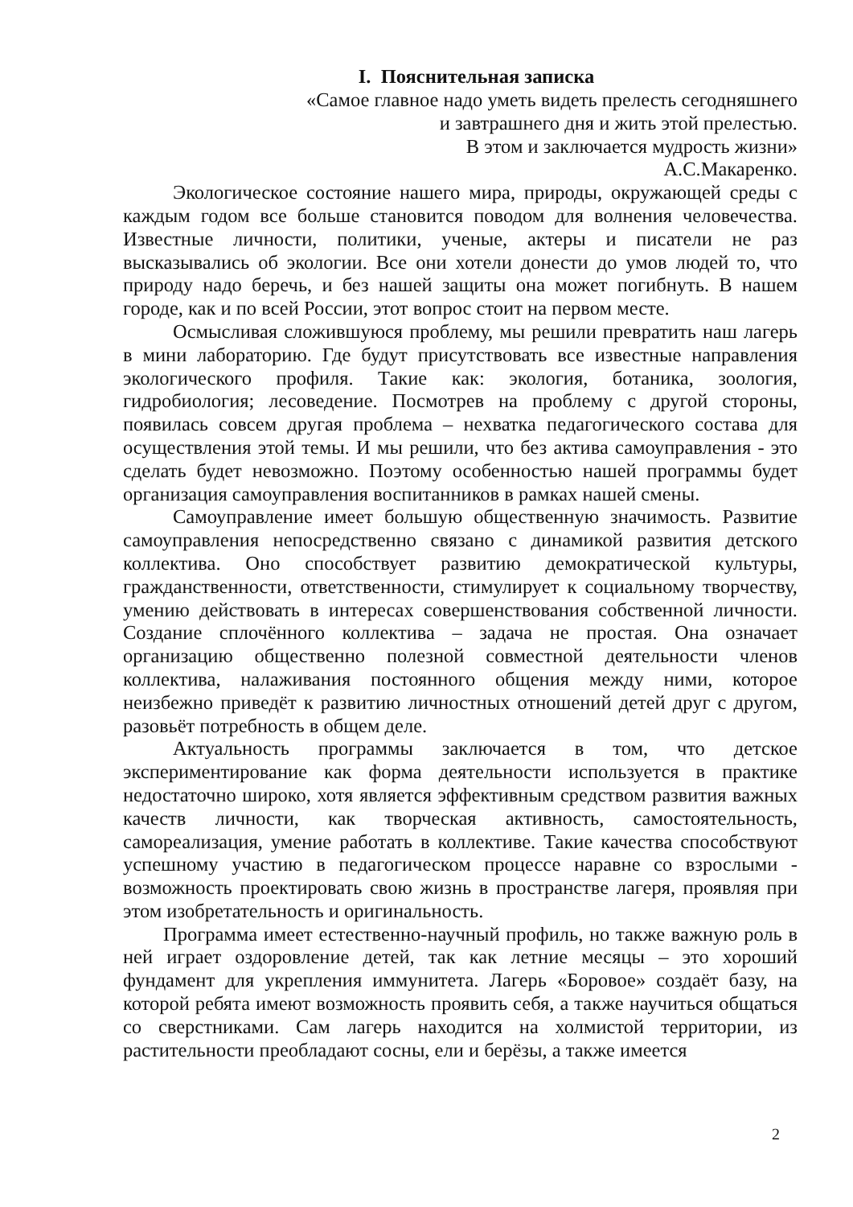I. Пояснительная записка
«Самое главное надо уметь видеть прелесть сегодняшнего
и завтрашнего дня и жить этой прелестью.
В этом и заключается мудрость жизни»
А.С.Макаренко.
Экологическое состояние нашего мира, природы, окружающей среды с каждым годом все больше становится поводом для волнения человечества. Известные личности, политики, ученые, актеры и писатели не раз высказывались об экологии. Все они хотели донести до умов людей то, что природу надо беречь, и без нашей защиты она может погибнуть. В нашем городе, как и по всей России, этот вопрос стоит на первом месте.
Осмысливая сложившуюся проблему, мы решили превратить наш лагерь в мини лабораторию. Где будут присутствовать все известные направления экологического профиля. Такие как: экология, ботаника, зоология, гидробиология; лесоведение. Посмотрев на проблему с другой стороны, появилась совсем другая проблема – нехватка педагогического состава для осуществления этой темы. И мы решили, что без актива самоуправления - это сделать будет невозможно. Поэтому особенностью нашей программы будет организация самоуправления воспитанников в рамках нашей смены.
Самоуправление имеет большую общественную значимость. Развитие самоуправления непосредственно связано с динамикой развития детского коллектива. Оно способствует развитию демократической культуры, гражданственности, ответственности, стимулирует к социальному творчеству, умению действовать в интересах совершенствования собственной личности. Создание сплочённого коллектива – задача не простая. Она означает организацию общественно полезной совместной деятельности членов коллектива, налаживания постоянного общения между ними, которое неизбежно приведёт к развитию личностных отношений детей друг с другом, разовьёт потребность в общем деле.
Актуальность программы заключается в том, что детское экспериментирование как форма деятельности используется в практике недостаточно широко, хотя является эффективным средством развития важных качеств личности, как творческая активность, самостоятельность, самореализация, умение работать в коллективе. Такие качества способствуют успешному участию в педагогическом процессе наравне со взрослыми - возможность проектировать свою жизнь в пространстве лагеря, проявляя при этом изобретательность и оригинальность.
Программа имеет естественно-научный профиль, но также важную роль в ней играет оздоровление детей, так как летние месяцы – это хороший фундамент для укрепления иммунитета. Лагерь «Боровое» создаёт базу, на которой ребята имеют возможность проявить себя, а также научиться общаться со сверстниками. Сам лагерь находится на холмистой территории, из растительности преобладают сосны, ели и берёзы, а также имеется
2